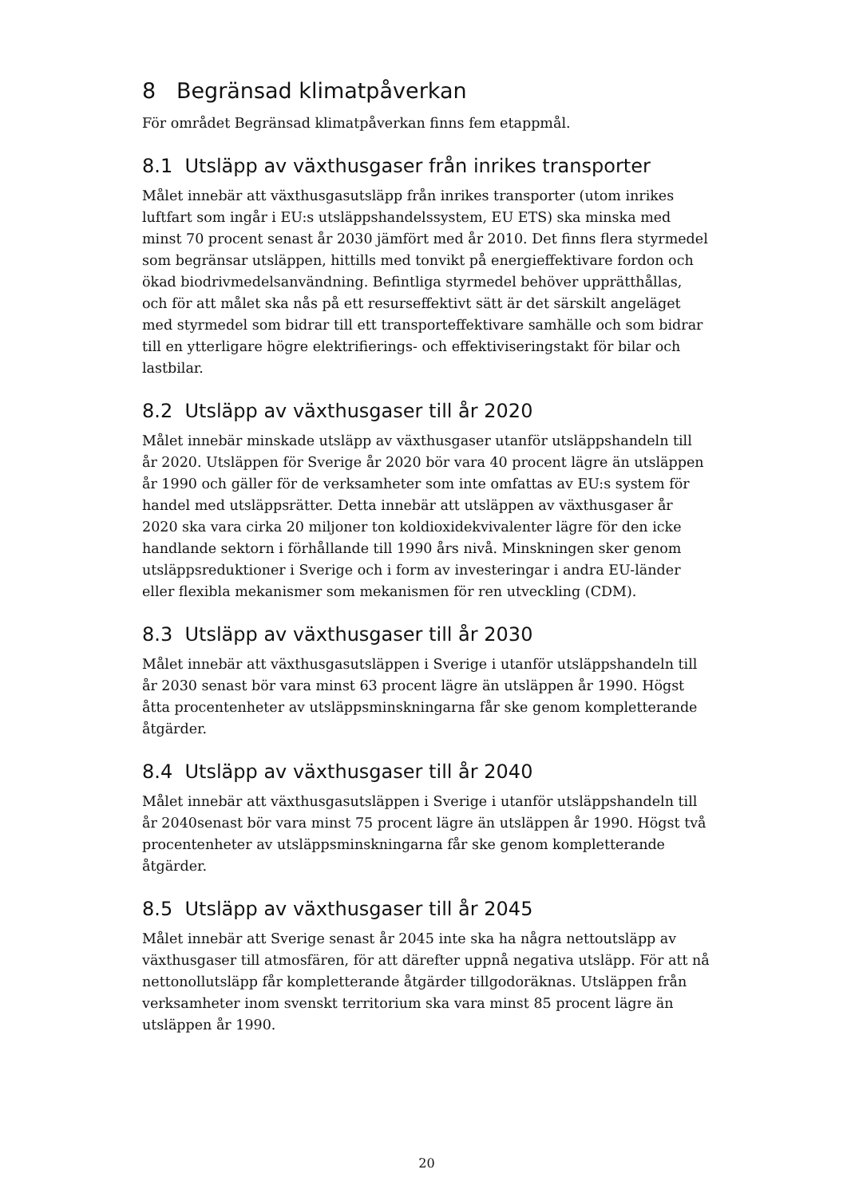8 Begränsad klimatpåverkan
För området Begränsad klimatpåverkan finns fem etappmål.
8.1 Utsläpp av växthusgaser från inrikes transporter
Målet innebär att växthusgasutsläpp från inrikes transporter (utom inrikes luftfart som ingår i EU:s utsläppshandelssystem, EU ETS) ska minska med minst 70 procent senast år 2030 jämfört med år 2010. Det finns flera styrmedel som begränsar utsläppen, hittills med tonvikt på energieffektivare fordon och ökad biodrivmedelsanvändning. Befintliga styrmedel behöver upprätthållas, och för att målet ska nås på ett resurseffektivt sätt är det särskilt angeläget med styrmedel som bidrar till ett transporteffektivare samhälle och som bidrar till en ytterligare högre elektrifierings- och effektiviseringstakt för bilar och lastbilar.
8.2 Utsläpp av växthusgaser till år 2020
Målet innebär minskade utsläpp av växthusgaser utanför utsläppshandeln till år 2020. Utsläppen för Sverige år 2020 bör vara 40 procent lägre än utsläppen år 1990 och gäller för de verksamheter som inte omfattas av EU:s system för handel med utsläppsrätter. Detta innebär att utsläppen av växthusgaser år 2020 ska vara cirka 20 miljoner ton koldioxidekvivalenter lägre för den icke handlande sektorn i förhållande till 1990 års nivå. Minskningen sker genom utsläppsreduktioner i Sverige och i form av investeringar i andra EU-länder eller flexibla mekanismer som mekanismen för ren utveckling (CDM).
8.3 Utsläpp av växthusgaser till år 2030
Målet innebär att växthusgasutsläppen i Sverige i utanför utsläppshandeln till år 2030 senast bör vara minst 63 procent lägre än utsläppen år 1990. Högst åtta procentenheter av utsläppsminskningarna får ske genom kompletterande åtgärder.
8.4 Utsläpp av växthusgaser till år 2040
Målet innebär att växthusgasutsläppen i Sverige i utanför utsläppshandeln till år 2040senast bör vara minst 75 procent lägre än utsläppen år 1990. Högst två procentenheter av utsläppsminskningarna får ske genom kompletterande åtgärder.
8.5 Utsläpp av växthusgaser till år 2045
Målet innebär att Sverige senast år 2045 inte ska ha några nettoutsläpp av växthusgaser till atmosfären, för att därefter uppnå negativa utsläpp. För att nå nettonollutsläpp får kompletterande åtgärder tillgodoräknas. Utsläppen från verksamheter inom svenskt territorium ska vara minst 85 procent lägre än utsläppen år 1990.
20